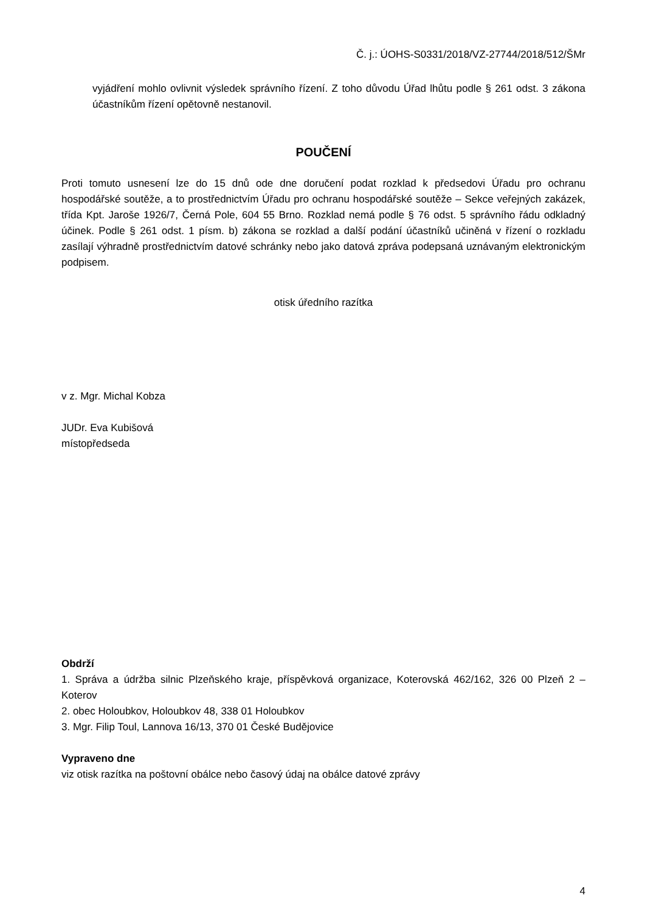Č. j.: ÚOHS-S0331/2018/VZ-27744/2018/512/ŠMr
vyjádření mohlo ovlivnit výsledek správního řízení. Z toho důvodu Úřad lhůtu podle § 261 odst. 3 zákona účastníkům řízení opětovně nestanovil.
POUČENÍ
Proti tomuto usnesení lze do 15 dnů ode dne doručení podat rozklad k předsedovi Úřadu pro ochranu hospodářské soutěže, a to prostřednictvím Úřadu pro ochranu hospodářské soutěže – Sekce veřejných zakázek, třída Kpt. Jaroše 1926/7, Černá Pole, 604 55 Brno. Rozklad nemá podle § 76 odst. 5 správního řádu odkladný účinek. Podle § 261 odst. 1 písm. b) zákona se rozklad a další podání účastníků učiněná v řízení o rozkladu zasílají výhradně prostřednictvím datové schránky nebo jako datová zpráva podepsaná uznávaným elektronickým podpisem.
otisk úředního razítka
v z. Mgr. Michal Kobza
JUDr. Eva Kubišová
místopředseda
Obdrží
1. Správa a údržba silnic Plzeňského kraje, příspěvková organizace, Koterovská 462/162, 326 00 Plzeň 2 – Koterov
2. obec Holoubkov, Holoubkov 48, 338 01 Holoubkov
3. Mgr. Filip Toul, Lannova 16/13, 370 01 České Budějovice
Vypraveno dne
viz otisk razítka na poštovní obálce nebo časový údaj na obálce datové zprávy
4